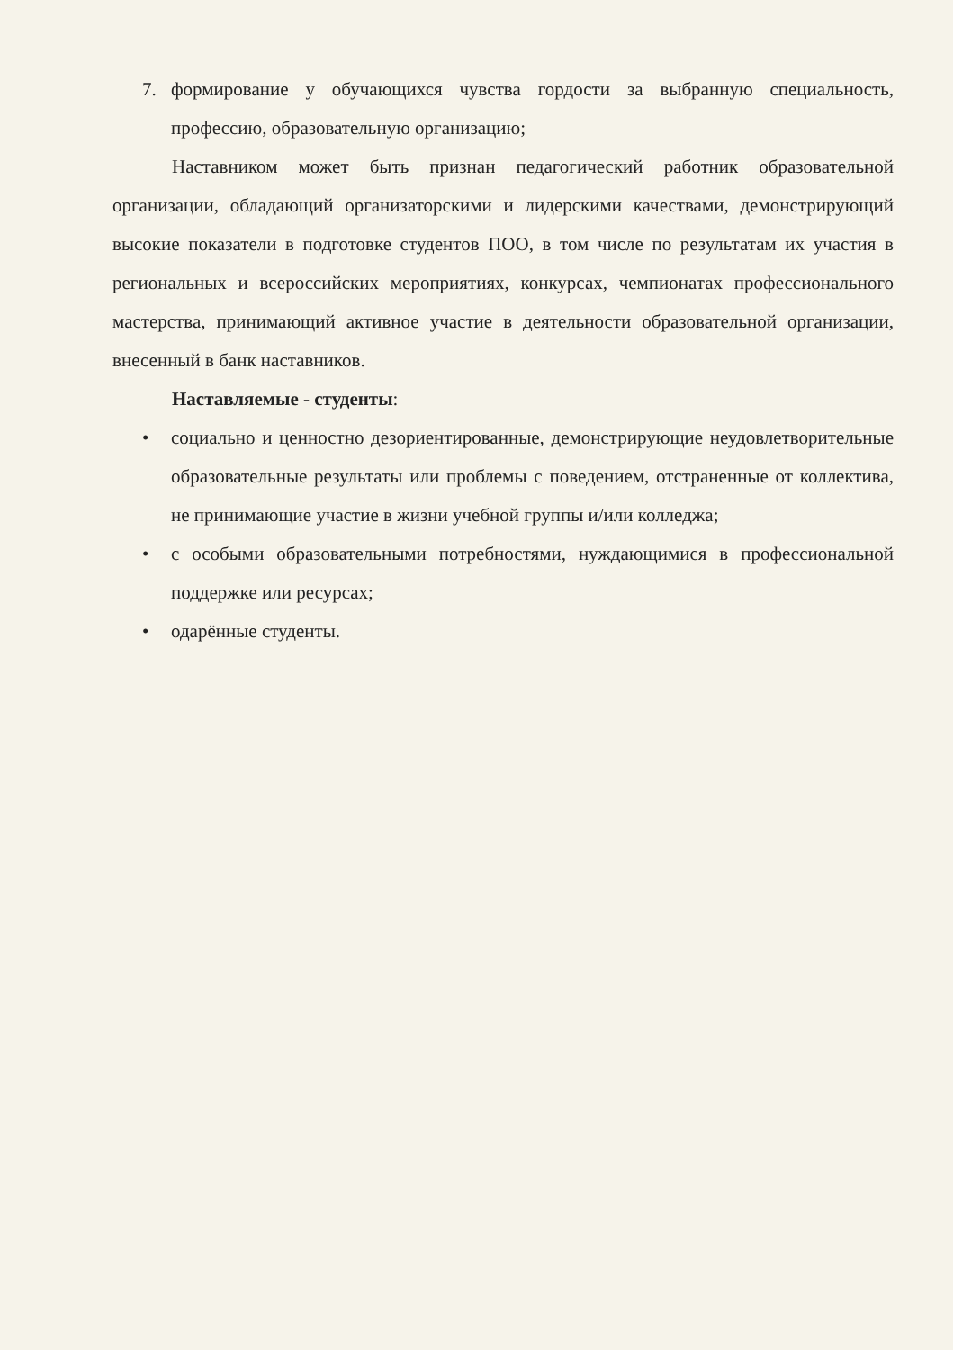7. формирование у обучающихся чувства гордости за выбранную специальность, профессию, образовательную организацию;
Наставником может быть признан педагогический работник образовательной организации, обладающий организаторскими и лидерскими качествами, демонстрирующий высокие показатели в подготовке студентов ПОО, в том числе по результатам их участия в региональных и всероссийских мероприятиях, конкурсах, чемпионатах профессионального мастерства, принимающий активное участие в деятельности образовательной организации, внесенный в банк наставников.
Наставляемые - студенты:
• социально и ценностно дезориентированные, демонстрирующие неудовлетворительные образовательные результаты или проблемы с поведением, отстраненные от коллектива, не принимающие участие в жизни учебной группы и/или колледжа;
• с особыми образовательными потребностями, нуждающимися в профессиональной поддержке или ресурсах;
• одарённые студенты.